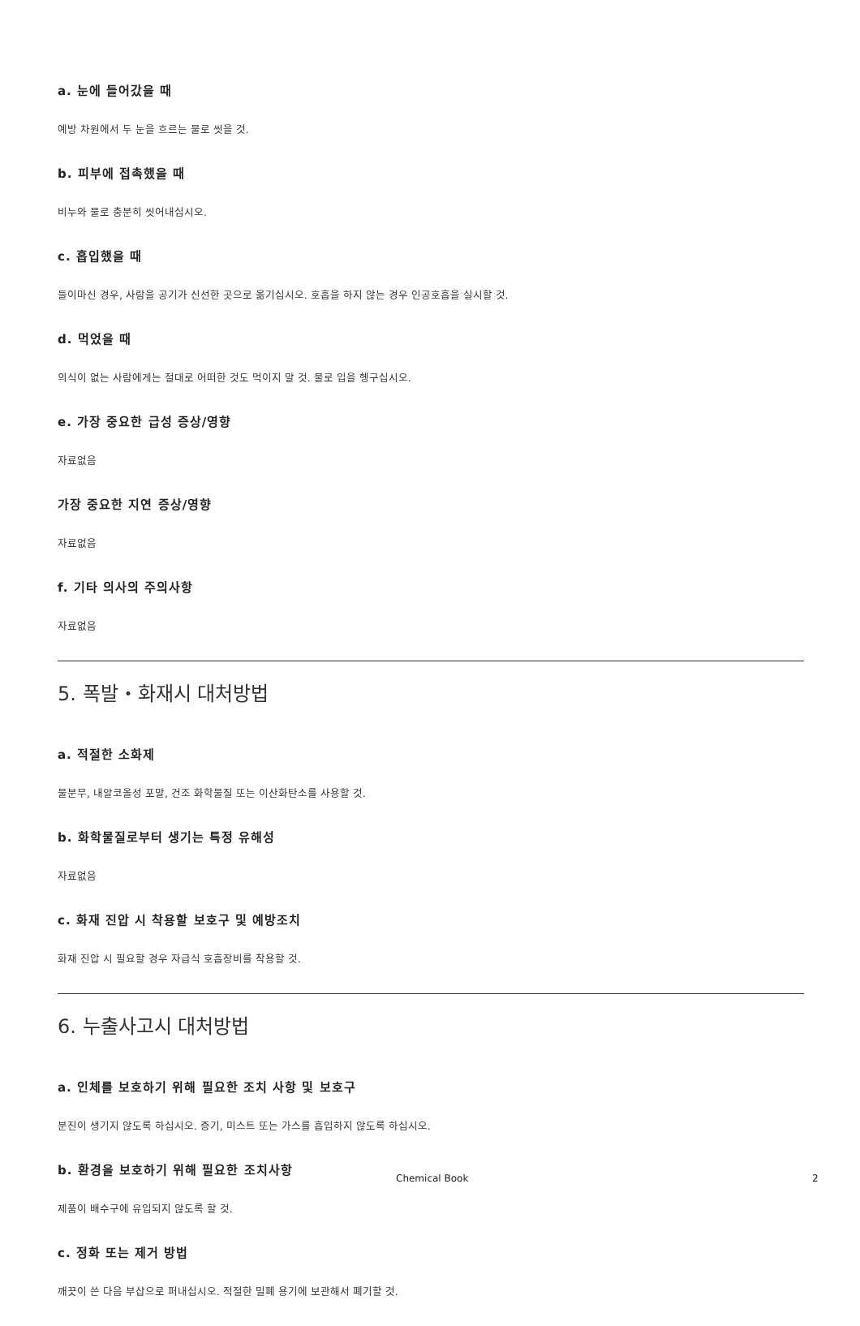a. 눈에 들어갔을 때
예방 차원에서 두 눈을 흐르는 물로 씻을 것.
b. 피부에 접촉했을 때
비누와 물로 충분히 씻어내십시오.
c. 흡입했을 때
들이마신 경우, 사람을 공기가 신선한 곳으로 옮기십시오. 호흡을 하지 않는 경우 인공호흡을 실시할 것.
d. 먹었을 때
의식이 없는 사람에게는 절대로 어떠한 것도 먹이지 말 것. 물로 입을 헹구십시오.
e. 가장 중요한 급성 증상/영향
자료없음
가장 중요한 지연 증상/영향
자료없음
f. 기타 의사의 주의사항
자료없음
5. 폭발・화재시 대처방법
a. 적절한 소화제
물분무, 내알코올성 포말, 건조 화학물질 또는 이산화탄소를 사용할 것.
b. 화학물질로부터 생기는 특정 유해성
자료없음
c. 화재 진압 시 착용할 보호구 및 예방조치
화재 진압 시 필요할 경우 자급식 호흡장비를 착용할 것.
6. 누출사고시 대처방법
a. 인체를 보호하기 위해 필요한 조치 사항 및 보호구
분진이 생기지 않도록 하십시오. 증기, 미스트 또는 가스를 흡입하지 않도록 하십시오.
b. 환경을 보호하기 위해 필요한 조치사항
제품이 배수구에 유입되지 않도록 할 것.
c. 정화 또는 제거 방법
깨끗이 쓴 다음 부삽으로 퍼내십시오. 적절한 밀폐 용기에 보관해서 폐기할 것.
Chemical Book 2